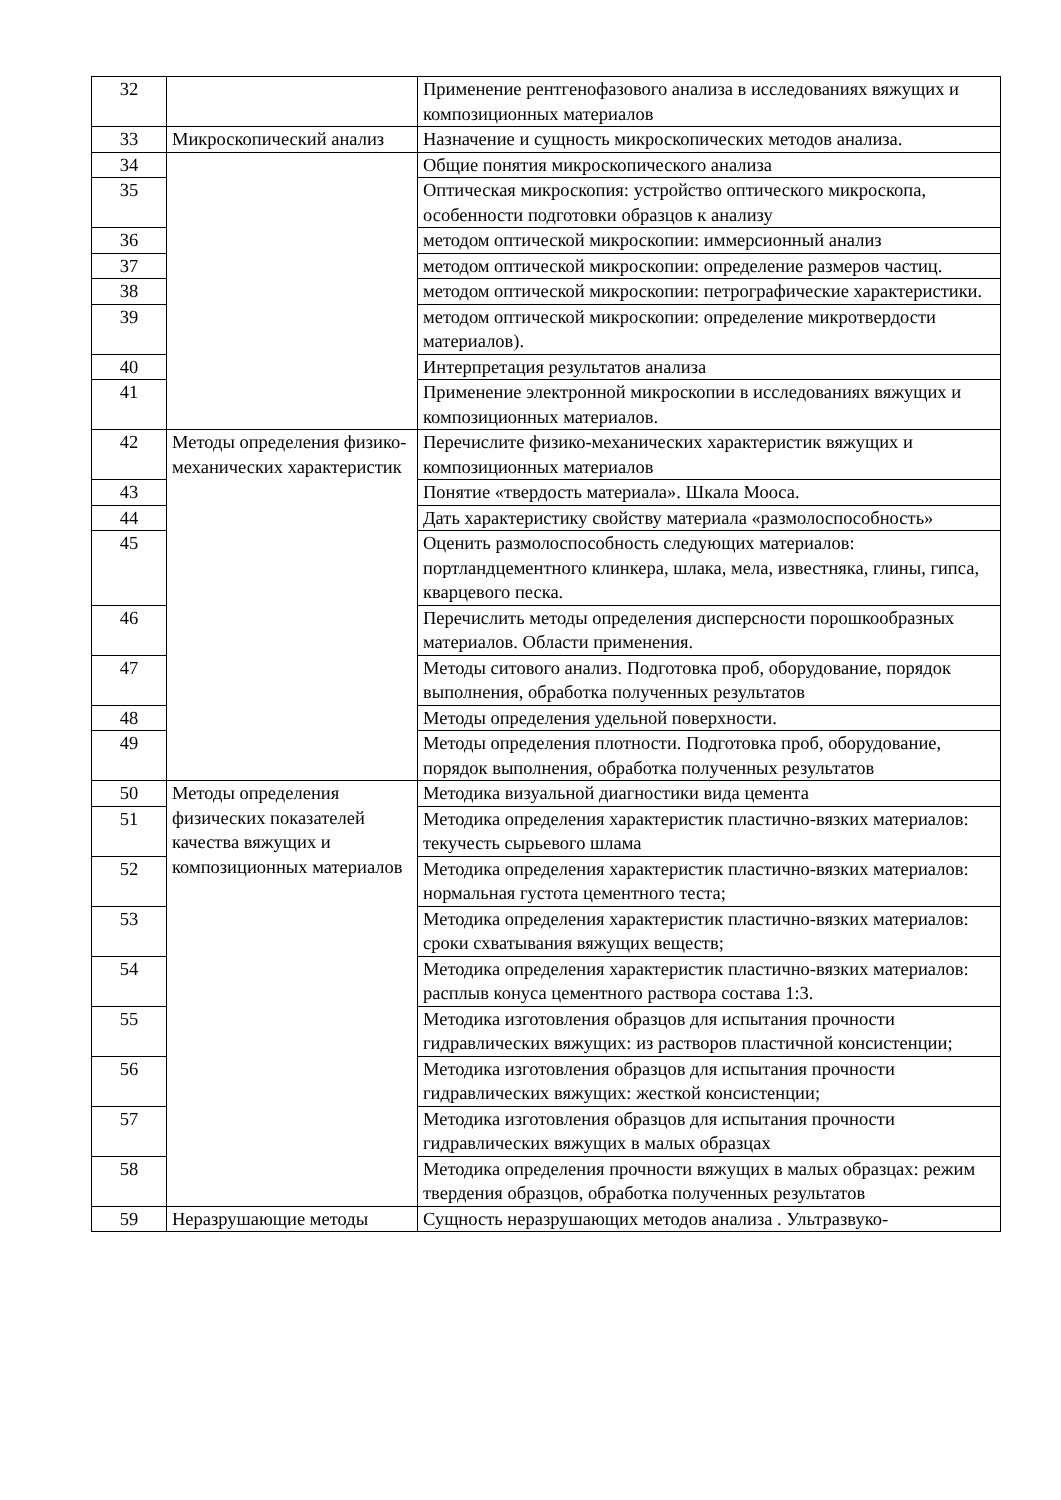| 32 | | Применение рентгенофазового анализа в исследованиях вяжущих и композиционных материалов |
| 33 | Микроскопический анализ | Назначение и сущность микроскопических методов анализа. |
| 34 | | Общие понятия микроскопического анализа |
| 35 | | Оптическая микроскопия: устройство оптического микроскопа, особенности подготовки образцов к анализу |
| 36 | | методом оптической микроскопии: иммерсионный анализ |
| 37 | | методом оптической микроскопии: определение размеров частиц. |
| 38 | | методом оптической микроскопии: петрографические характеристики. |
| 39 | | методом оптической микроскопии: определение микротвердости материалов). |
| 40 | | Интерпретация результатов анализа |
| 41 | | Применение электронной микроскопии в исследованиях вяжущих и композиционных материалов. |
| 42 | Методы определения физико-механических характеристик | Перечислите физико-механических характеристик вяжущих и композиционных материалов |
| 43 | | Понятие «твердость материала». Шкала Мооса. |
| 44 | | Дать характеристику свойству материала «размолоспособность» |
| 45 | | Оценить размолоспособность следующих материалов: портландцементного клинкера, шлака, мела, известняка, глины, гипса, кварцевого песка. |
| 46 | | Перечислить методы определения дисперсности порошкообразных материалов. Области применения. |
| 47 | | Методы ситового анализ. Подготовка проб, оборудование, порядок выполнения, обработка полученных результатов |
| 48 | | Методы определения удельной поверхности. |
| 49 | | Методы определения плотности. Подготовка проб, оборудование, порядок выполнения, обработка полученных результатов |
| 50 | Методы определения физических показателей качества вяжущих и композиционных материалов | Методика визуальной диагностики вида цемента |
| 51 | | Методика определения характеристик пластично-вязких материалов: текучесть сырьевого шлама |
| 52 | | Методика определения характеристик пластично-вязких материалов: нормальная густота цементного теста; |
| 53 | | Методика определения характеристик пластично-вязких материалов: сроки схватывания вяжущих веществ; |
| 54 | | Методика определения характеристик пластично-вязких материалов: расплыв конуса цементного раствора состава 1:3. |
| 55 | | Методика изготовления образцов для испытания прочности гидравлических вяжущих: из растворов пластичной консистенции; |
| 56 | | Методика изготовления образцов для испытания прочности гидравлических вяжущих: жесткой консистенции; |
| 57 | | Методика изготовления образцов для испытания прочности гидравлических вяжущих в малых образцах |
| 58 | | Методика определения прочности вяжущих в малых образцах: режим твердения образцов, обработка полученных результатов |
| 59 | Неразрушающие методы | Сущность неразрушающих методов анализа . Ультразвуко- |